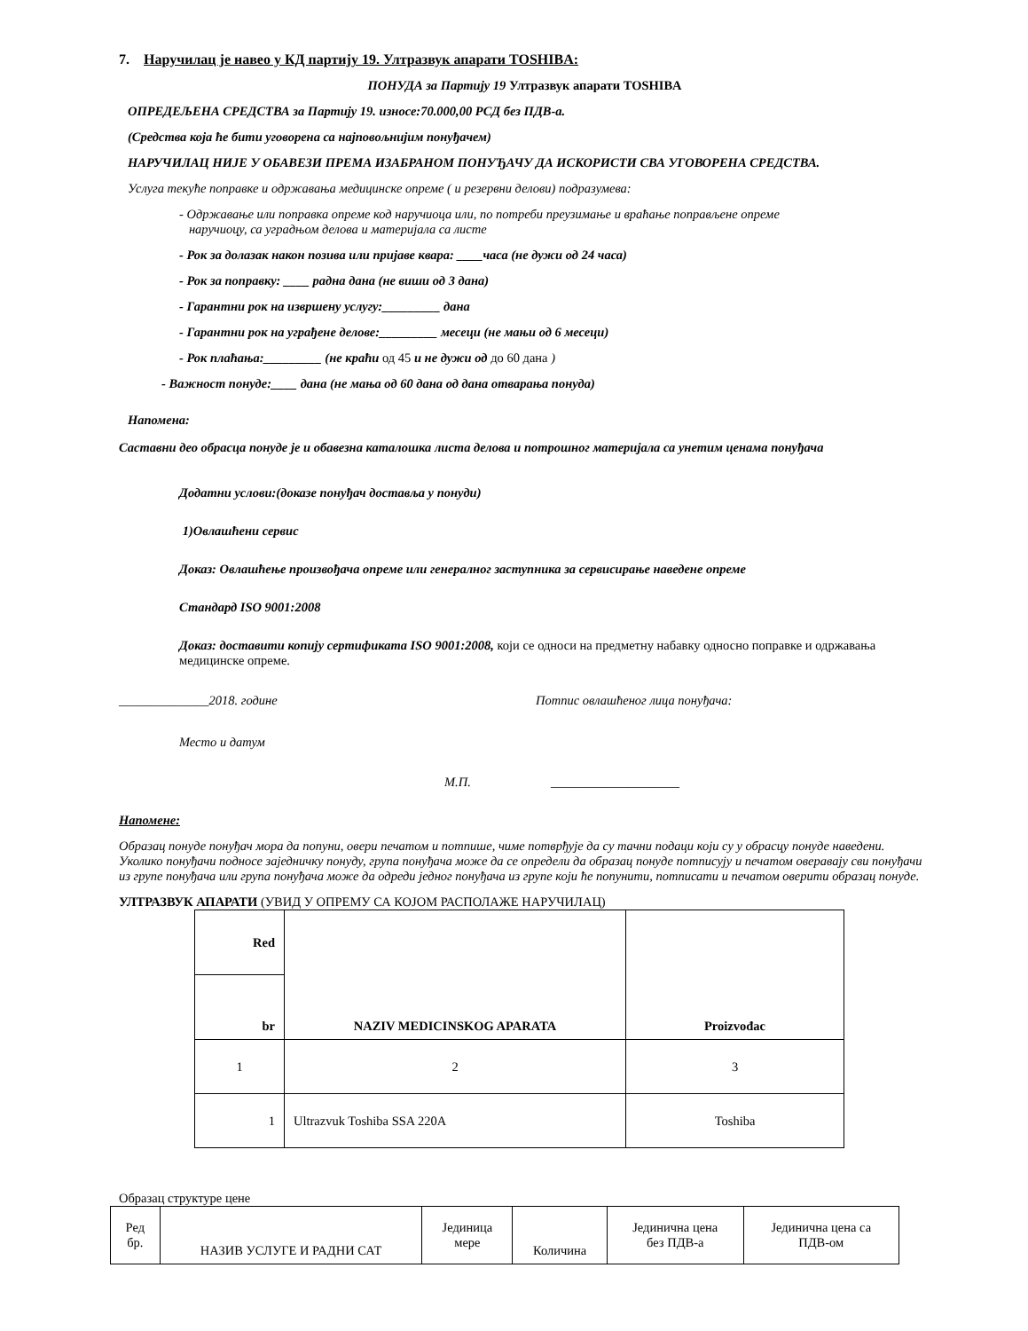7. Наручилац је навео у КД партију 19. Ултразвук апарати TOSHIBA:
ПОНУДА за Партију 19 Ултразвук апарати TOSHIBA
ОПРЕДЕЉЕНА СРЕДСТВА за Партију 19. износе:70.000,00 РСД без ПДВ-а.
(Средства која ће бити уговорена са најповољнијим понуђачем)
НАРУЧИЛАЦ НИЈЕ У ОБАВЕЗИ ПРЕМА ИЗАБРАНОМ ПОНУЂАЧУ ДА ИСКОРИСТИ СВА УГОВОРЕНА СРЕДСТВА.
Услуга текуће поправке и одржавања медицинске опреме ( и резервни делови) подразумева:
- Одржавање или поправка опреме код наручиоца или, по потреби преузимање и враћање поправљене опреме
наручиоцу, са уградњом делова и материјала са листе
- Рок за долазак након позива или пријаве квара: ____часа (не дужи од 24 часа)
- Рок за поправку: ____ радна дана (не виши од 3 дана)
- Гарантни рок на извршену услугу:_________ дана
- Гарантни рок на уграђене делове:_________ месеци (не мањи од 6 месеци)
- Рок плаћања:_________ (не краћи од 45 и не дужи од до 60 дана )
- Важност понуде:____ дана (не мања од 60 дана од дана отварања понуда)
Напомена:
Саставни део обрасца понуде је и обавезна каталошка листа делова и потрошног материјала са унетим ценама понуђача
Додатни услови:(доказе понуђач доставља у понуди)
1)Овлашћени сервис
Доказ: Овлашћење произвођача опреме или генералног заступника за сервисирање наведене опреме
Стандард ISO 9001:2008
Доказ: доставити копију сертификата ISO 9001:2008, који се односи на предметну набавку односно поправке и одржавања медицинске опреме.
______________2018. године Потпис овлашћеног лица понуђача:
Место и датум
М.П. ____________________
Напомене:
Образац понуде понуђач мора да попуни, овери печатом и потпише, чиме потврђује да су тачни подаци који су у обрасцу понуде наведени. Уколико понуђачи подносе заједничку понуду, група понуђача може да се определи да образац понуде потписују и печатом оверавају сви понуђачи из групе понуђача или група понуђача може да одреди једног понуђача из групе који ће попунити, потписати и печатом оверити образац понуде.
УЛТРАЗВУК АПАРАТИ (УВИД У ОПРЕМУ СА КОЈОМ РАСПОЛАЖЕ НАРУЧИЛАЦ)
| Red | NAZIV MEDICINSKOG APARATA | Proizvođac |
| --- | --- | --- |
| br | | |
| 1 | 2 | 3 |
| 1 | Ultrazvuk Toshiba SSA 220A | Toshiba |
Образац структуре цене
| Ред бр. | НАЗИВ УСЛУГЕ И РАДНИ САТ | Јединица мере | Количина | Јединична цена без ПДВ-а | Јединична цена са ПДВ-ом |